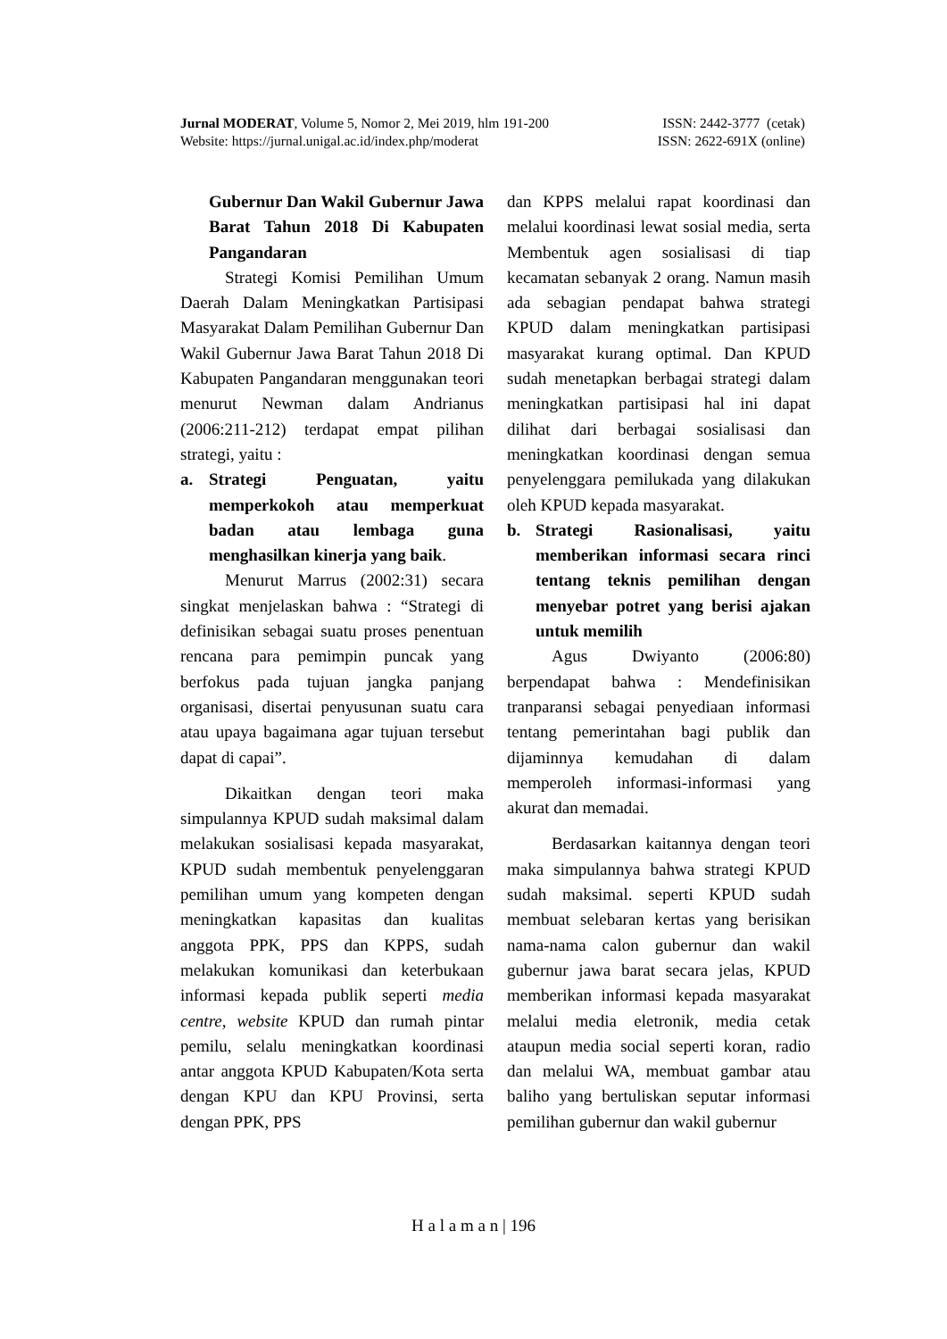Jurnal MODERAT, Volume 5, Nomor 2, Mei 2019, hlm 191-200 ISSN: 2442-3777 (cetak)
Website: https://jurnal.unigal.ac.id/index.php/moderat ISSN: 2622-691X (online)
Gubernur Dan Wakil Gubernur Jawa Barat Tahun 2018 Di Kabupaten Pangandaran
Strategi Komisi Pemilihan Umum Daerah Dalam Meningkatkan Partisipasi Masyarakat Dalam Pemilihan Gubernur Dan Wakil Gubernur Jawa Barat Tahun 2018 Di Kabupaten Pangandaran menggunakan teori menurut Newman dalam Andrianus (2006:211-212) terdapat empat pilihan strategi, yaitu :
a. Strategi Penguatan, yaitu memperkokoh atau memperkuat badan atau lembaga guna menghasilkan kinerja yang baik.
Menurut Marrus (2002:31) secara singkat menjelaskan bahwa : “Strategi di definisikan sebagai suatu proses penentuan rencana para pemimpin puncak yang berfokus pada tujuan jangka panjang organisasi, disertai penyusunan suatu cara atau upaya bagaimana agar tujuan tersebut dapat di capai”.
Dikaitkan dengan teori maka simpulannya KPUD sudah maksimal dalam melakukan sosialisasi kepada masyarakat, KPUD sudah membentuk penyelenggaran pemilihan umum yang kompeten dengan meningkatkan kapasitas dan kualitas anggota PPK, PPS dan KPPS, sudah melakukan komunikasi dan keterbukaan informasi kepada publik seperti media centre, website KPUD dan rumah pintar pemilu, selalu meningkatkan koordinasi antar anggota KPUD Kabupaten/Kota serta dengan KPU dan KPU Provinsi, serta dengan PPK, PPS
dan KPPS melalui rapat koordinasi dan melalui koordinasi lewat sosial media, serta Membentuk agen sosialisasi di tiap kecamatan sebanyak 2 orang. Namun masih ada sebagian pendapat bahwa strategi KPUD dalam meningkatkan partisipasi masyarakat kurang optimal. Dan KPUD sudah menetapkan berbagai strategi dalam meningkatkan partisipasi hal ini dapat dilihat dari berbagai sosialisasi dan meningkatkan koordinasi dengan semua penyelenggara pemilukada yang dilakukan oleh KPUD kepada masyarakat.
b. Strategi Rasionalisasi, yaitu memberikan informasi secara rinci tentang teknis pemilihan dengan menyebar potret yang berisi ajakan untuk memilih
Agus Dwiyanto (2006:80) berpendapat bahwa : Mendefinisikan tranparansi sebagai penyediaan informasi tentang pemerintahan bagi publik dan dijaminnya kemudahan di dalam memperoleh informasi-informasi yang akurat dan memadai.
Berdasarkan kaitannya dengan teori maka simpulannya bahwa strategi KPUD sudah maksimal. seperti KPUD sudah membuat selebaran kertas yang berisikan nama-nama calon gubernur dan wakil gubernur jawa barat secara jelas, KPUD memberikan informasi kepada masyarakat melalui media eletronik, media cetak ataupun media social seperti koran, radio dan melalui WA, membuat gambar atau baliho yang bertuliskan seputar informasi pemilihan gubernur dan wakil gubernur
H a l a m a n | 196